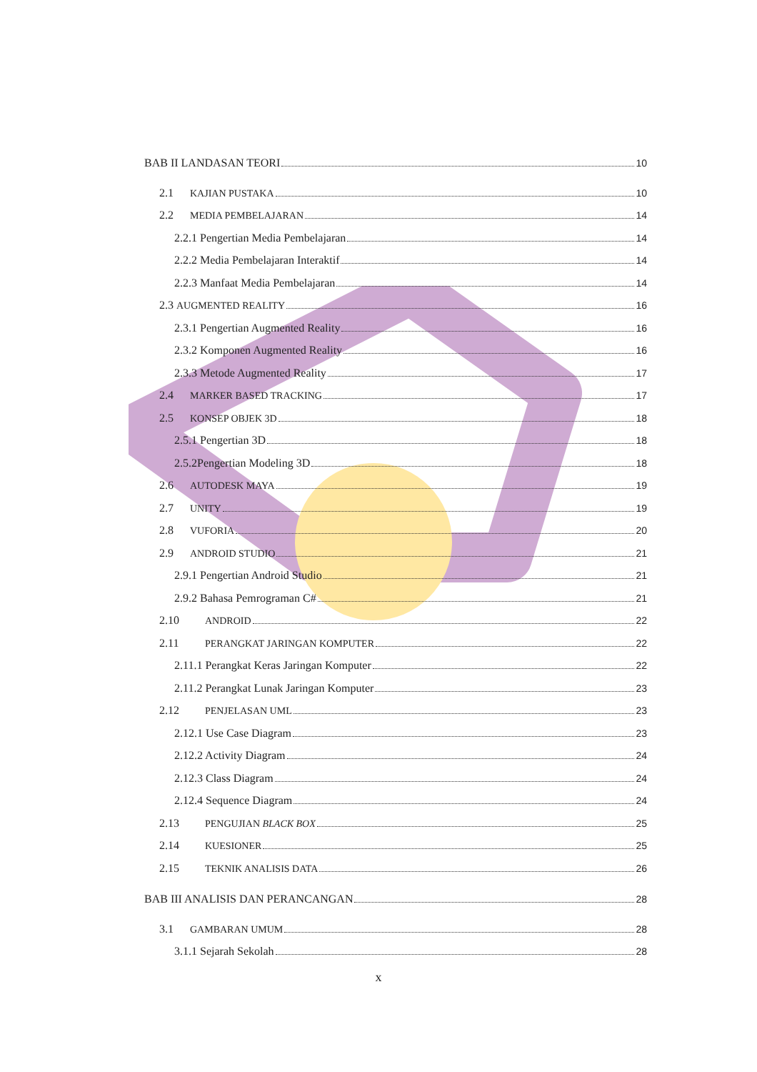BAB II LANDASAN TEORI 10
2.1 KAJIAN PUSTAKA 10
2.2 MEDIA PEMBELAJARAN 14
2.2.1 Pengertian Media Pembelajaran 14
2.2.2 Media Pembelajaran Interaktif 14
2.2.3 Manfaat Media Pembelajaran 14
2.3 AUGMENTED REALITY 16
2.3.1 Pengertian Augmented Reality 16
2.3.2 Komponen Augmented Reality 16
2.3.3 Metode Augmented Reality 17
2.4 MARKER BASED TRACKING 17
2.5 KONSEP OBJEK 3D 18
2.5.1 Pengertian 3D 18
2.5.2Pengertian Modeling 3D 18
2.6 AUTODESK MAYA 19
2.7 UNITY 19
2.8 VUFORIA 20
2.9 ANDROID STUDIO 21
2.9.1 Pengertian Android Studio 21
2.9.2 Bahasa Pemrograman C# 21
2.10 ANDROID 22
2.11 PERANGKAT JARINGAN KOMPUTER 22
2.11.1 Perangkat Keras Jaringan Komputer 22
2.11.2 Perangkat Lunak Jaringan Komputer 23
2.12 PENJELASAN UML 23
2.12.1 Use Case Diagram 23
2.12.2 Activity Diagram 24
2.12.3 Class Diagram 24
2.12.4 Sequence Diagram 24
2.13 PENGUJIAN BLACK BOX 25
2.14 KUESIONER 25
2.15 TEKNIK ANALISIS DATA 26
BAB III ANALISIS DAN PERANCANGAN 28
3.1 GAMBARAN UMUM 28
3.1.1 Sejarah Sekolah 28
x